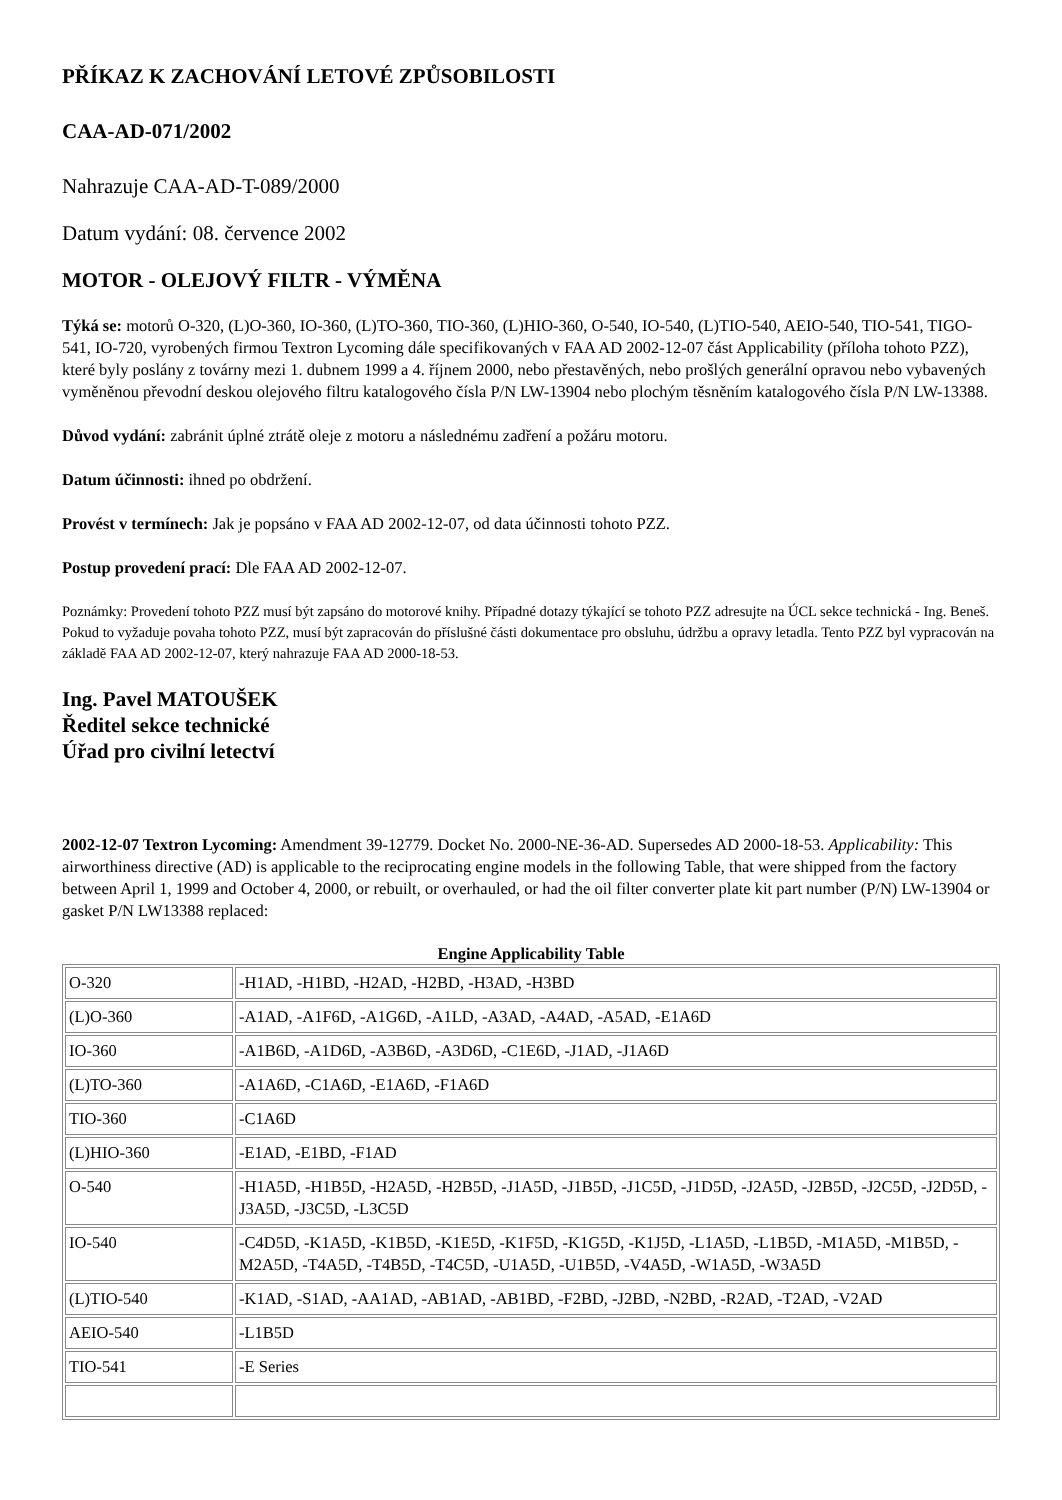PŘÍKAZ K ZACHOVÁNÍ LETOVÉ ZPŮSOBILOSTI
CAA-AD-071/2002
Nahrazuje CAA-AD-T-089/2000
Datum vydání: 08. července 2002
MOTOR - OLEJOVÝ FILTR - VÝMĚNA
Týká se: motorů O-320, (L)O-360, IO-360, (L)TO-360, TIO-360, (L)HIO-360, O-540, IO-540, (L)TIO-540, AEIO-540, TIO-541, TIGO-541, IO-720, vyrobených firmou Textron Lycoming dále specifikovaných v FAA AD 2002-12-07 část Applicability (příloha tohoto PZZ), které byly poslány z továrny mezi 1. dubnem 1999 a 4. říjnem 2000, nebo přestavěných, nebo prošlých generální opravou nebo vybavených vyměněnou převodní deskou olejového filtru katalogového čísla P/N LW-13904 nebo plochým těsněním katalogového čísla P/N LW-13388.
Důvod vydání: zabránit úplné ztrátě oleje z motoru a následnému zadření a požáru motoru.
Datum účinnosti: ihned po obdržení.
Provést v termínech: Jak je popsáno v FAA AD 2002-12-07, od data účinnosti tohoto PZZ.
Postup provedení prací: Dle FAA AD 2002-12-07.
Poznámky: Provedení tohoto PZZ musí být zapsáno do motorové knihy. Případné dotazy týkající se tohoto PZZ adresujte na ÚCL sekce technická - Ing. Beneš. Pokud to vyžaduje povaha tohoto PZZ, musí být zapracován do příslušné části dokumentace pro obsluhu, údržbu a opravy letadla. Tento PZZ byl vypracován na základě FAA AD 2002-12-07, který nahrazuje FAA AD 2000-18-53.
Ing. Pavel MATOUŠEK
Ředitel sekce technické
Úřad pro civilní letectví
2002-12-07 Textron Lycoming: Amendment 39-12779. Docket No. 2000-NE-36-AD. Supersedes AD 2000-18-53. Applicability: This airworthiness directive (AD) is applicable to the reciprocating engine models in the following Table, that were shipped from the factory between April 1, 1999 and October 4, 2000, or rebuilt, or overhauled, or had the oil filter converter plate kit part number (P/N) LW-13904 or gasket P/N LW13388 replaced:
Engine Applicability Table
| O-320 | -H1AD, -H1BD, -H2AD, -H2BD, -H3AD, -H3BD |
| (L)O-360 | -A1AD, -A1F6D, -A1G6D, -A1LD, -A3AD, -A4AD, -A5AD, -E1A6D |
| IO-360 | -A1B6D, -A1D6D, -A3B6D, -A3D6D, -C1E6D, -J1AD, -J1A6D |
| (L)TO-360 | -A1A6D, -C1A6D, -E1A6D, -F1A6D |
| TIO-360 | -C1A6D |
| (L)HIO-360 | -E1AD, -E1BD, -F1AD |
| O-540 | -H1A5D, -H1B5D, -H2A5D, -H2B5D, -J1A5D, -J1B5D, -J1C5D, -J1D5D, -J2A5D, -J2B5D, -J2C5D, -J2D5D, -J3A5D, -J3C5D, -L3C5D |
| IO-540 | -C4D5D, -K1A5D, -K1B5D, -K1E5D, -K1F5D, -K1G5D, -K1J5D, -L1A5D, -L1B5D, -M1A5D, -M1B5D, -M2A5D, -T4A5D, -T4B5D, -T4C5D, -U1A5D, -U1B5D, -V4A5D, -W1A5D, -W3A5D |
| (L)TIO-540 | -K1AD, -S1AD, -AA1AD, -AB1AD, -AB1BD, -F2BD, -J2BD, -N2BD, -R2AD, -T2AD, -V2AD |
| AEIO-540 | -L1B5D |
| TIO-541 | -E Series |